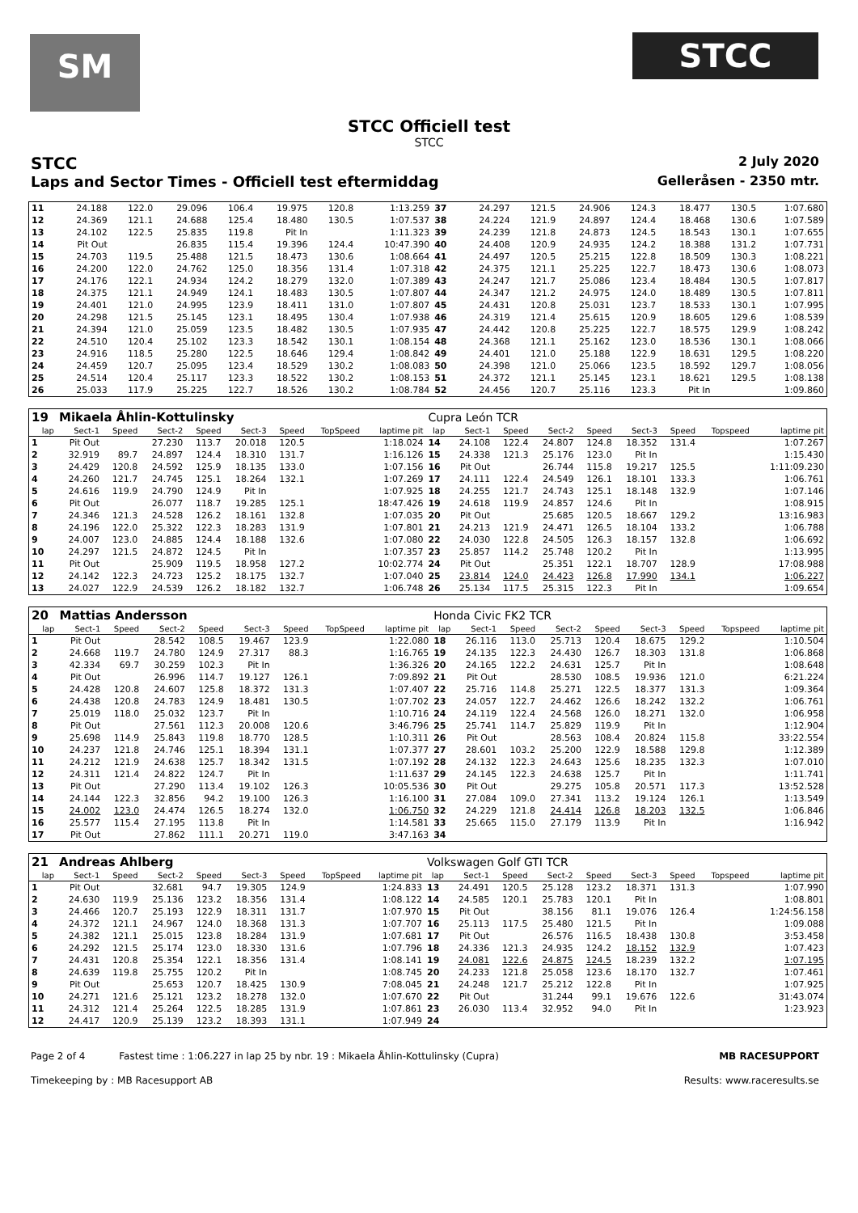SM STCC
STCC Officiell test
STCC
STCC 2 July 2020
Laps and Sector Times - Officiell test eftermiddag Gelleråsen - 2350 mtr.
| 11 | 24.188 | 122.0 | 29.096 | 106.4 | 19.975 | 120.8 | 1:13.259 | 37 | 24.297 | 121.5 | 24.906 | 124.3 | 18.477 | 130.5 | 1:07.680 |
| 12 | 24.369 | 121.1 | 24.688 | 125.4 | 18.480 | 130.5 | 1:07.537 | 38 | 24.224 | 121.9 | 24.897 | 124.4 | 18.468 | 130.6 | 1:07.589 |
| 13 | 24.102 | 122.5 | 25.835 | 119.8 | Pit In | | 1:11.323 | 39 | 24.239 | 121.8 | 24.873 | 124.5 | 18.543 | 130.1 | 1:07.655 |
| 14 | Pit Out | | 26.835 | 115.4 | 19.396 | 124.4 | 10:47.390 | 40 | 24.408 | 120.9 | 24.935 | 124.2 | 18.388 | 131.2 | 1:07.731 |
| 15 | 24.703 | 119.5 | 25.488 | 121.5 | 18.473 | 130.6 | 1:08.664 | 41 | 24.497 | 120.5 | 25.215 | 122.8 | 18.509 | 130.3 | 1:08.221 |
| 16 | 24.200 | 122.0 | 24.762 | 125.0 | 18.356 | 131.4 | 1:07.318 | 42 | 24.375 | 121.1 | 25.225 | 122.7 | 18.473 | 130.6 | 1:08.073 |
| 17 | 24.176 | 122.1 | 24.934 | 124.2 | 18.279 | 132.0 | 1:07.389 | 43 | 24.247 | 121.7 | 25.086 | 123.4 | 18.484 | 130.5 | 1:07.817 |
| 18 | 24.375 | 121.1 | 24.949 | 124.1 | 18.483 | 130.5 | 1:07.807 | 44 | 24.347 | 121.2 | 24.975 | 124.0 | 18.489 | 130.5 | 1:07.811 |
| 19 | 24.401 | 121.0 | 24.995 | 123.9 | 18.411 | 131.0 | 1:07.807 | 45 | 24.431 | 120.8 | 25.031 | 123.7 | 18.533 | 130.1 | 1:07.995 |
| 20 | 24.298 | 121.5 | 25.145 | 123.1 | 18.495 | 130.4 | 1:07.938 | 46 | 24.319 | 121.4 | 25.615 | 120.9 | 18.605 | 129.6 | 1:08.539 |
| 21 | 24.394 | 121.0 | 25.059 | 123.5 | 18.482 | 130.5 | 1:07.935 | 47 | 24.442 | 120.8 | 25.225 | 122.7 | 18.575 | 129.9 | 1:08.242 |
| 22 | 24.510 | 120.4 | 25.102 | 123.3 | 18.542 | 130.1 | 1:08.154 | 48 | 24.368 | 121.1 | 25.162 | 123.0 | 18.536 | 130.1 | 1:08.066 |
| 23 | 24.916 | 118.5 | 25.280 | 122.5 | 18.646 | 129.4 | 1:08.842 | 49 | 24.401 | 121.0 | 25.188 | 122.9 | 18.631 | 129.5 | 1:08.220 |
| 24 | 24.459 | 120.7 | 25.095 | 123.4 | 18.529 | 130.2 | 1:08.083 | 50 | 24.398 | 121.0 | 25.066 | 123.5 | 18.592 | 129.7 | 1:08.056 |
| 25 | 24.514 | 120.4 | 25.117 | 123.3 | 18.522 | 130.2 | 1:08.153 | 51 | 24.372 | 121.1 | 25.145 | 123.1 | 18.621 | 129.5 | 1:08.138 |
| 26 | 25.033 | 117.9 | 25.225 | 122.7 | 18.526 | 130.2 | 1:08.784 | 52 | 24.456 | 120.7 | 25.116 | 123.3 | Pit In | | 1:09.860 |
| 19 | Mikaela Åhlin-Kottulinsky | | | | | | | | Cupra León TCR | | | | | | | | |
| lap | Sect-1 | Speed | Sect-2 | Speed | Sect-3 | Speed | TopSpeed | laptime pit | lap | Sect-1 | Speed | Sect-2 | Speed | Sect-3 | Speed | Topspeed | laptime pit |
| 1 | Pit Out | | 27.230 | 113.7 | 20.018 | 120.5 | | 1:18.024 | 14 | 24.108 | 122.4 | 24.807 | 124.8 | 18.352 | 131.4 | | 1:07.267 |
| 2 | 32.919 | 89.7 | 24.897 | 124.4 | 18.310 | 131.7 | | 1:16.126 | 15 | 24.338 | 121.3 | 25.176 | 123.0 | Pit In | | | 1:15.430 |
| 3 | 24.429 | 120.8 | 24.592 | 125.9 | 18.135 | 133.0 | | 1:07.156 | 16 | Pit Out | | 26.744 | 115.8 | 19.217 | 125.5 | | 1:11:09.230 |
| 4 | 24.260 | 121.7 | 24.745 | 125.1 | 18.264 | 132.1 | | 1:07.269 | 17 | 24.111 | 122.4 | 24.549 | 126.1 | 18.101 | 133.3 | | 1:06.761 |
| 5 | 24.616 | 119.9 | 24.790 | 124.9 | Pit In | | | 1:07.925 | 18 | 24.255 | 121.7 | 24.743 | 125.1 | 18.148 | 132.9 | | 1:07.146 |
| 6 | Pit Out | | 26.077 | 118.7 | 19.285 | 125.1 | | 18:47.426 | 19 | 24.618 | 119.9 | 24.857 | 124.6 | Pit In | | | 1:08.915 |
| 7 | 24.346 | 121.3 | 24.528 | 126.2 | 18.161 | 132.8 | | 1:07.035 | 20 | Pit Out | | 25.685 | 120.5 | 18.667 | 129.2 | | 13:16.983 |
| 8 | 24.196 | 122.0 | 25.322 | 122.3 | 18.283 | 131.9 | | 1:07.801 | 21 | 24.213 | 121.9 | 24.471 | 126.5 | 18.104 | 133.2 | | 1:06.788 |
| 9 | 24.007 | 123.0 | 24.885 | 124.4 | 18.188 | 132.6 | | 1:07.080 | 22 | 24.030 | 122.8 | 24.505 | 126.3 | 18.157 | 132.8 | | 1:06.692 |
| 10 | 24.297 | 121.5 | 24.872 | 124.5 | Pit In | | | 1:07.357 | 23 | 25.857 | 114.2 | 25.748 | 120.2 | Pit In | | | 1:13.995 |
| 11 | Pit Out | | 25.909 | 119.5 | 18.958 | 127.2 | | 10:02.774 | 24 | Pit Out | | 25.351 | 122.1 | 18.707 | 128.9 | | 17:08.988 |
| 12 | 24.142 | 122.3 | 24.723 | 125.2 | 18.175 | 132.7 | | 1:07.040 | 25 | 23.814 | 124.0 | 24.423 | 126.8 | 17.990 | 134.1 | | 1:06.227 |
| 13 | 24.027 | 122.9 | 24.539 | 126.2 | 18.182 | 132.7 | | 1:06.748 | 26 | 25.134 | 117.5 | 25.315 | 122.3 | Pit In | | | 1:09.654 |
| 20 | Mattias Andersson | | | | | | | | Honda Civic FK2 TCR | | | | | | | | |
| lap | Sect-1 | Speed | Sect-2 | Speed | Sect-3 | Speed | TopSpeed | laptime pit | lap | Sect-1 | Speed | Sect-2 | Speed | Sect-3 | Speed | Topspeed | laptime pit |
| 1 | Pit Out | | 28.542 | 108.5 | 19.467 | 123.9 | | 1:22.080 | 18 | 26.116 | 113.0 | 25.713 | 120.4 | 18.675 | 129.2 | | 1:10.504 |
| 2 | 24.668 | 119.7 | 24.780 | 124.9 | 27.317 | 88.3 | | 1:16.765 | 19 | 24.135 | 122.3 | 24.430 | 126.7 | 18.303 | 131.8 | | 1:06.868 |
| 3 | 42.334 | 69.7 | 30.259 | 102.3 | Pit In | | | 1:36.326 | 20 | 24.165 | 122.2 | 24.631 | 125.7 | Pit In | | | 1:08.648 |
| 4 | Pit Out | | 26.996 | 114.7 | 19.127 | 126.1 | | 7:09.892 | 21 | Pit Out | | 28.530 | 108.5 | 19.936 | 121.0 | | 6:21.224 |
| 5 | 24.428 | 120.8 | 24.607 | 125.8 | 18.372 | 131.3 | | 1:07.407 | 22 | 25.716 | 114.8 | 25.271 | 122.5 | 18.377 | 131.3 | | 1:09.364 |
| 6 | 24.438 | 120.8 | 24.783 | 124.9 | 18.481 | 130.5 | | 1:07.702 | 23 | 24.057 | 122.7 | 24.462 | 126.6 | 18.242 | 132.2 | | 1:06.761 |
| 7 | 25.019 | 118.0 | 25.032 | 123.7 | Pit In | | | 1:10.716 | 24 | 24.119 | 122.4 | 24.568 | 126.0 | 18.271 | 132.0 | | 1:06.958 |
| 8 | Pit Out | | 27.561 | 112.3 | 20.008 | 120.6 | | 3:46.796 | 25 | 25.741 | 114.7 | 25.829 | 119.9 | Pit In | | | 1:12.904 |
| 9 | 25.698 | 114.9 | 25.843 | 119.8 | 18.770 | 128.5 | | 1:10.311 | 26 | Pit Out | | 28.563 | 108.4 | 20.824 | 115.8 | | 33:22.554 |
| 10 | 24.237 | 121.8 | 24.746 | 125.1 | 18.394 | 131.1 | | 1:07.377 | 27 | 28.601 | 103.2 | 25.200 | 122.9 | 18.588 | 129.8 | | 1:12.389 |
| 11 | 24.212 | 121.9 | 24.638 | 125.7 | 18.342 | 131.5 | | 1:07.192 | 28 | 24.132 | 122.3 | 24.643 | 125.6 | 18.235 | 132.3 | | 1:07.010 |
| 12 | 24.311 | 121.4 | 24.822 | 124.7 | Pit In | | | 1:11.637 | 29 | 24.145 | 122.3 | 24.638 | 125.7 | Pit In | | | 1:11.741 |
| 13 | Pit Out | | 27.290 | 113.4 | 19.102 | 126.3 | | 10:05.536 | 30 | Pit Out | | 29.275 | 105.8 | 20.571 | 117.3 | | 13:52.528 |
| 14 | 24.144 | 122.3 | 32.856 | 94.2 | 19.100 | 126.3 | | 1:16.100 | 31 | 27.084 | 109.0 | 27.341 | 113.2 | 19.124 | 126.1 | | 1:13.549 |
| 15 | 24.002 | 123.0 | 24.474 | 126.5 | 18.274 | 132.0 | | 1:06.750 | 32 | 24.229 | 121.8 | 24.414 | 126.8 | 18.203 | 132.5 | | 1:06.846 |
| 16 | 25.577 | 115.4 | 27.195 | 113.8 | Pit In | | | 1:14.581 | 33 | 25.665 | 115.0 | 27.179 | 113.9 | Pit In | | | 1:16.942 |
| 17 | Pit Out | | 27.862 | 111.1 | 20.271 | 119.0 | | 3:47.163 | 34 | | | | | | | | |
| 21 | Andreas Ahlberg | | | | | | | | Volkswagen Golf GTI TCR | | | | | | | | |
| lap | Sect-1 | Speed | Sect-2 | Speed | Sect-3 | Speed | TopSpeed | laptime pit | lap | Sect-1 | Speed | Sect-2 | Speed | Sect-3 | Speed | Topspeed | laptime pit |
| 1 | Pit Out | | 32.681 | 94.7 | 19.305 | 124.9 | | 1:24.833 | 13 | 24.491 | 120.5 | 25.128 | 123.2 | 18.371 | 131.3 | | 1:07.990 |
| 2 | 24.630 | 119.9 | 25.136 | 123.2 | 18.356 | 131.4 | | 1:08.122 | 14 | 24.585 | 120.1 | 25.783 | 120.1 | Pit In | | | 1:08.801 |
| 3 | 24.466 | 120.7 | 25.193 | 122.9 | 18.311 | 131.7 | | 1:07.970 | 15 | Pit Out | | 38.156 | 81.1 | 19.076 | 126.4 | | 1:24:56.158 |
| 4 | 24.372 | 121.1 | 24.967 | 124.0 | 18.368 | 131.3 | | 1:07.707 | 16 | 25.113 | 117.5 | 25.480 | 121.5 | Pit In | | | 1:09.088 |
| 5 | 24.382 | 121.1 | 25.015 | 123.8 | 18.284 | 131.9 | | 1:07.681 | 17 | Pit Out | | 26.576 | 116.5 | 18.438 | 130.8 | | 3:53.458 |
| 6 | 24.292 | 121.5 | 25.174 | 123.0 | 18.330 | 131.6 | | 1:07.796 | 18 | 24.336 | 121.3 | 24.935 | 124.2 | 18.152 | 132.9 | | 1:07.423 |
| 7 | 24.431 | 120.8 | 25.354 | 122.1 | 18.356 | 131.4 | | 1:08.141 | 19 | 24.081 | 122.6 | 24.875 | 124.5 | 18.239 | 132.2 | | 1:07.195 |
| 8 | 24.639 | 119.8 | 25.755 | 120.2 | Pit In | | | 1:08.745 | 20 | 24.233 | 121.8 | 25.058 | 123.6 | 18.170 | 132.7 | | 1:07.461 |
| 9 | Pit Out | | 25.653 | 120.7 | 18.425 | 130.9 | | 7:08.045 | 21 | 24.248 | 121.7 | 25.212 | 122.8 | Pit In | | | 1:07.925 |
| 10 | 24.271 | 121.6 | 25.121 | 123.2 | 18.278 | 132.0 | | 1:07.670 | 22 | Pit Out | | 31.244 | 99.1 | 19.676 | 122.6 | | 31:43.074 |
| 11 | 24.312 | 121.4 | 25.264 | 122.5 | 18.285 | 131.9 | | 1:07.861 | 23 | 26.030 | 113.4 | 32.952 | 94.0 | Pit In | | | 1:23.923 |
| 12 | 24.417 | 120.9 | 25.139 | 123.2 | 18.393 | 131.1 | | 1:07.949 | 24 | | | | | | | | |
Page 2 of 4 Fastest time : 1:06.227 in lap 25 by nbr. 19 : Mikaela Åhlin-Kottulinsky (Cupra) MB RACESUPPORT
Timekeeping by : MB Racesupport AB Results: www.raceresults.se